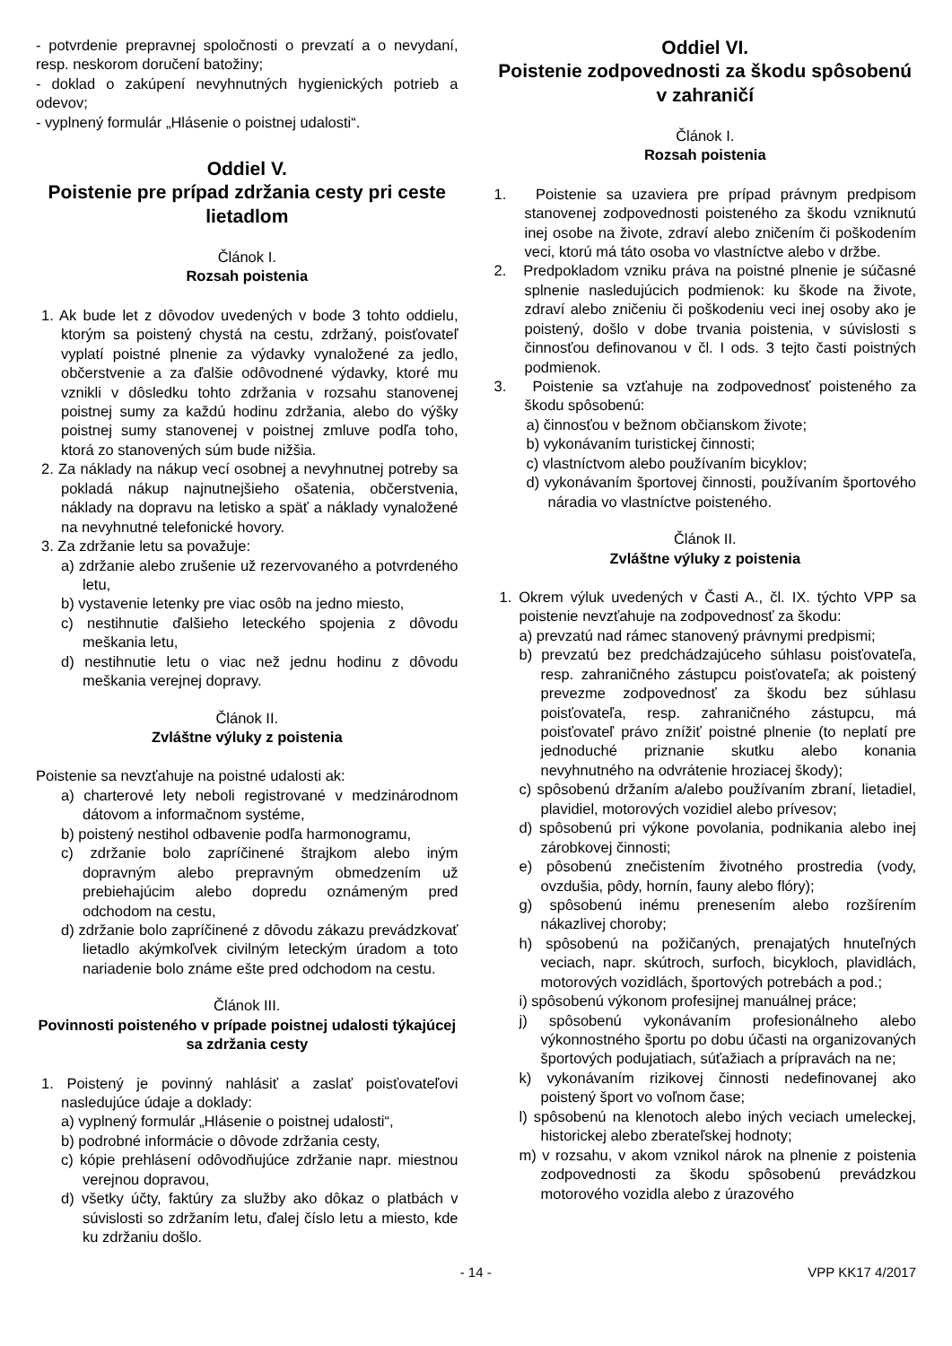- potvrdenie prepravnej spoločnosti o prevzatí a o nevydaní, resp. neskorom doručení batožiny;
- doklad o zakúpení nevyhnutných hygienických potrieb a odevov;
- vyplnený formulár „Hlásenie o poistnej udalosti“.
Oddiel V.
Poistenie pre prípad zdržania cesty pri ceste lietadlom
Článok I.
Rozsah poistenia
1. Ak bude let z dôvodov uvedených v bode 3 tohto oddielu, ktorým sa poistený chystá na cestu, zdržaný, poisťovateľ vyplatí poistné plnenie za výdavky vynaložené za jedlo, občerstvenie a za ďalšie odôvodnené výdavky, ktoré mu vznikli v dôsledku tohto zdržania v rozsahu stanovenej poistnej sumy za každú hodinu zdržania, alebo do výšky poistnej sumy stanovenej v poistnej zmluve podľa toho, ktorá zo stanovených súm bude nižšia.
2. Za náklady na nákup vecí osobnej a nevyhnutnej potreby sa pokladá nákup najnutnejšieho ošatenia, občerstvenia, náklady na dopravu na letisko a späť a náklady vynaložené na nevyhnutné telefonické hovory.
3. Za zdržanie letu sa považuje:
a) zdržanie alebo zrušenie už rezervovaného a potvrdeného letu,
b) vystavenie letenky pre viac osôb na jedno miesto,
c) nestihnutie ďalšieho leteckého spojenia z dôvodu meškania letu,
d) nestihnutie letu o viac než jednu hodinu z dôvodu meškania verejnej dopravy.
Článok II.
Zvláštne výluky z poistenia
Poistenie sa nevzťahuje na poistné udalosti ak:
a) charterové lety neboli registrované v medzinárodnom dátovom a informačnom systéme,
b) poistený nestihol odbavenie podľa harmonogramu,
c) zdržanie bolo zapríčinené štrajkom alebo iným dopravným alebo prepravným obmedzením už prebiehajúcim alebo dopredu oznámeným pred odchodom na cestu,
d) zdržanie bolo zapríčinené z dôvodu zákazu prevádzkovať lietadlo akýmkoľvek civilným leteckým úradom a toto nariadenie bolo známe ešte pred odchodom na cestu.
Článok III.
Povinnosti poisteného v prípade poistnej udalosti týkajúcej sa zdržania cesty
1. Poistený je povinný nahlásiť a zaslať poisťovateľovi nasledujúce údaje a doklady:
a) vyplnený formulár „Hlásenie o poistnej udalosti“,
b) podrobné informácie o dôvode zdržania cesty,
c) kópie prehlásení odôvodňujúce zdržanie napr. miestnou verejnou dopravou,
d) všetky účty, faktúry za služby ako dôkaz o platbách v súvislosti so zdržaním letu, ďalej číslo letu a miesto, kde ku zdržaniu došlo.
Oddiel VI.
Poistenie zodpovednosti za škodu spôsobenú v zahraničí
Článok I.
Rozsah poistenia
1. Poistenie sa uzaviera pre prípad právnym predpisom stanovenej zodpovednosti poisteného za škodu vzniknutú inej osobe na živote, zdraví alebo zničením či poškodením veci, ktorú má táto osoba vo vlastníctve alebo v držbe.
2. Predpokladom vzniku práva na poistné plnenie je súčasné splnenie nasledujúcich podmienok: ku škode na živote, zdraví alebo zničeniu či poškodeniu veci inej osoby ako je poistený, došlo v dobe trvania poistenia, v súvislosti s činnosťou definovanou v čl. I ods. 3 tejto časti poistných podmienok.
3. Poistenie sa vzťahuje na zodpovednosť poisteného za škodu spôsobenú:
a) činnosťou v bežnom občianskom živote;
b) vykonávaním turistickej činnosti;
c) vlastníctvom alebo používaním bicyklov;
d) vykonávaním športovej činnosti, používaním športového náradia vo vlastníctve poisteného.
Článok II.
Zvláštne výluky z poistenia
1. Okrem výluk uvedených v Časti A., čl. IX. týchto VPP sa poistenie nevzťahuje na zodpovednosť za škodu:
a) prevzatú nad rámec stanovený právnymi predpismi;
b) prevzatú bez predchádzajúceho súhlasu poisťovateľa, resp. zahraničného zástupcu poisťovateľa; ak poistený prevezme zodpovednosť za škodu bez súhlasu poisťovateľa, resp. zahraničného zástupcu, má poisťovateľ právo znížiť poistné plnenie (to neplatí pre jednoduché priznanie skutku alebo konania nevyhnutného na odvrátenie hroziacej škody);
c) spôsobenú držaním a/alebo používaním zbraní, lietadiel, plavidiel, motorových vozidiel alebo prívesov;
d) spôsobenú pri výkone povolania, podnikania alebo inej zárobkovej činnosti;
e) pôsobenú znečistením životného prostredia (vody, ovzdušia, pôdy, hornín, fauny alebo flóry);
g) spôsobenú inému prenesením alebo rozšírením nákazlivej choroby;
h) spôsobenú na požičaných, prenajatých hnuteľných veciach, napr. skútroch, surfoch, bicykloch, plavidlách, motorových vozidlách, športových potrebách a pod.;
i) spôsobenú výkonom profesijnej manuálnej práce;
j) spôsobenú vykonávaním profesionálneho alebo výkonnostného športu po dobu účasti na organizovaných športových podujatiach, súťažiach a prípravách na ne;
k) vykonávaním rizikovej činnosti nedefinovanej ako poistený šport vo voľnom čase;
l) spôsobenú na klenotoch alebo iných veciach umeleckej, historickej alebo zberateľskej hodnoty;
m) v rozsahu, v akom vznikol nárok na plnenie z poistenia zodpovednosti za škodu spôsobenú prevádzkou motorového vozidla alebo z úrazového
- 14 - VPP KK17 4/2017